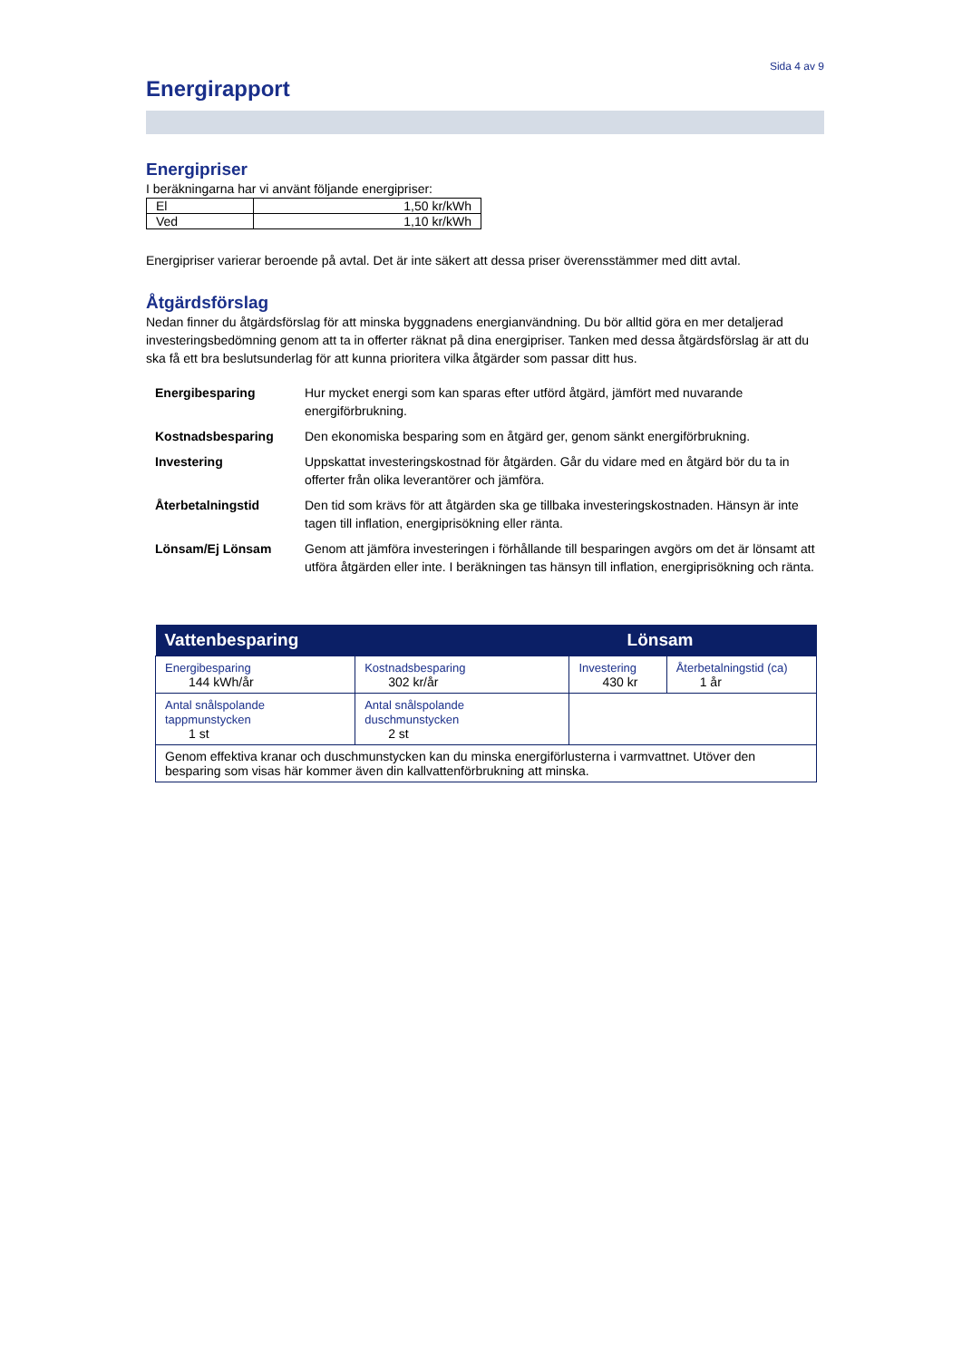Sida 4 av 9
Energirapport
Energipriser
I beräkningarna har vi använt följande energipriser:
| El | 1,50 kr/kWh |
| Ved | 1,10 kr/kWh |
Energipriser varierar beroende på avtal. Det är inte säkert att dessa priser överensstämmer med ditt avtal.
Åtgärdsförslag
Nedan finner du åtgärdsförslag för att minska byggnadens energianvändning. Du bör alltid göra en mer detaljerad investeringsbedömning genom att ta in offerter räknat på dina energipriser. Tanken med dessa åtgärdsförslag är att du ska få ett bra beslutsunderlag för att kunna prioritera vilka åtgärder som passar ditt hus.
| Energibesparing | Hur mycket energi som kan sparas efter utförd åtgärd, jämfört med nuvarande energiförbrukning. |
| Kostnadsbesparing | Den ekonomiska besparing som en åtgärd ger, genom sänkt energiförbrukning. |
| Investering | Uppskattat investeringskostnad för åtgärden. Går du vidare med en åtgärd bör du ta in offerter från olika leverantörer och jämföra. |
| Återbetalningstid | Den tid som krävs för att åtgärden ska ge tillbaka investeringskostnaden. Hänsyn är inte tagen till inflation, energiprisökning eller ränta. |
| Lönsam/Ej Lönsam | Genom att jämföra investeringen i förhållande till besparingen avgörs om det är lönsamt att utföra åtgärden eller inte. I beräkningen tas hänsyn till inflation, energiprisökning och ränta. |
| Vattenbesparing | | | Lönsam | |
| --- | --- | --- | --- | --- |
| Energibesparing 144 kWh/år | Kostnadsbesparing 302 kr/år | Investering 430 kr | | Återbetalningstid (ca) 1 år |
| Antal snålspolande tappmunstycken 1 st | Antal snålspolande duschmunstycken 2 st | | | |
| Genom effektiva kranar och duschmunstycken kan du minska energiförlusterna i varmvattnet. Utöver den besparing som visas här kommer även din kallvattenförbrukning att minska. | | | | |